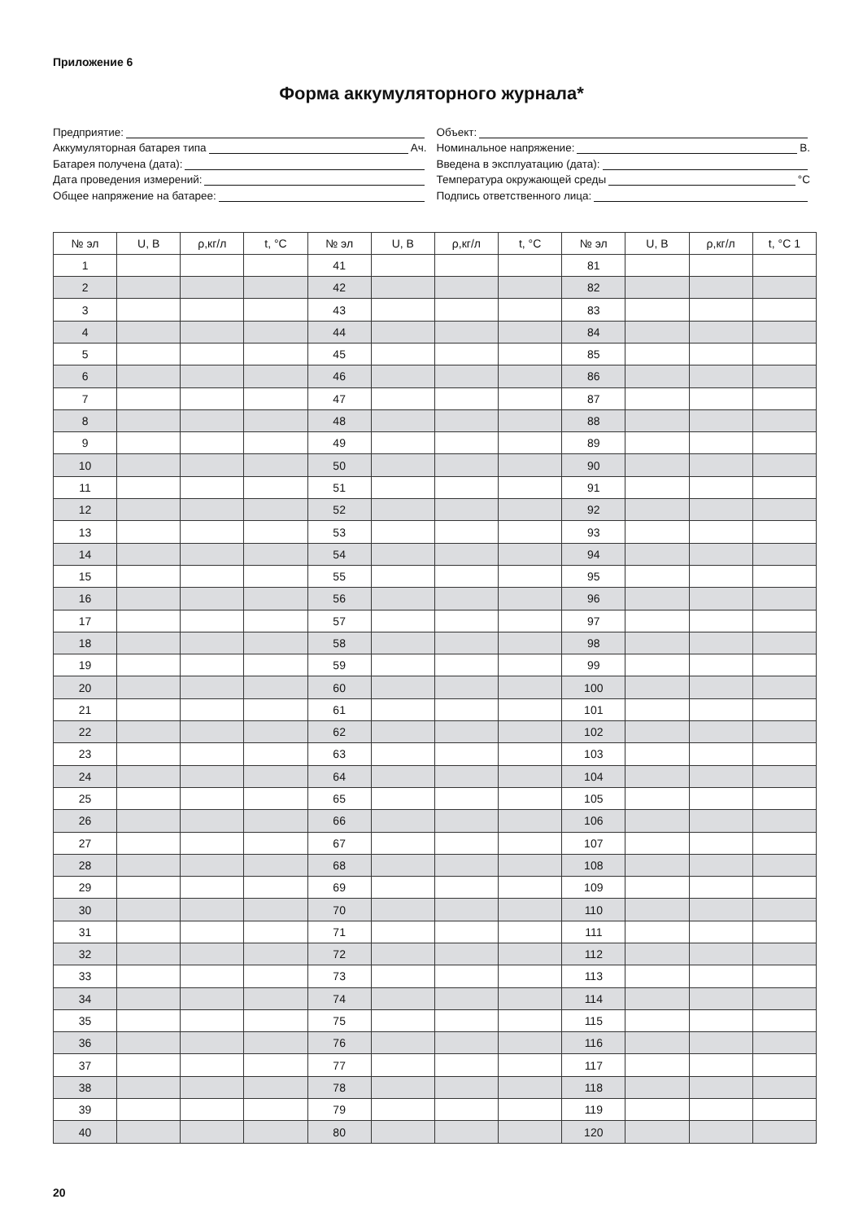Приложение 6
Форма аккумуляторного журнала*
Предприятие:
Аккумуляторная батарея типа Ач.
Батарея получена (дата):
Дата проведения измерений:
Общее напряжение на батарее:
Объект:
Номинальное напряжение: В.
Введена в эксплуатацию (дата):
Температура окружающей среды °С
Подпись ответственного лица:
| № эл | U, В | ρ,кг/л | t, °С | № эл | U, В | ρ,кг/л | t, °С | № эл | U, В | ρ,кг/л | t, °С 1 |
| --- | --- | --- | --- | --- | --- | --- | --- | --- | --- | --- | --- |
| 1 | | | | 41 | | | | 81 | | | |
| 2 | | | | 42 | | | | 82 | | | |
| 3 | | | | 43 | | | | 83 | | | |
| 4 | | | | 44 | | | | 84 | | | |
| 5 | | | | 45 | | | | 85 | | | |
| 6 | | | | 46 | | | | 86 | | | |
| 7 | | | | 47 | | | | 87 | | | |
| 8 | | | | 48 | | | | 88 | | | |
| 9 | | | | 49 | | | | 89 | | | |
| 10 | | | | 50 | | | | 90 | | | |
| 11 | | | | 51 | | | | 91 | | | |
| 12 | | | | 52 | | | | 92 | | | |
| 13 | | | | 53 | | | | 93 | | | |
| 14 | | | | 54 | | | | 94 | | | |
| 15 | | | | 55 | | | | 95 | | | |
| 16 | | | | 56 | | | | 96 | | | |
| 17 | | | | 57 | | | | 97 | | | |
| 18 | | | | 58 | | | | 98 | | | |
| 19 | | | | 59 | | | | 99 | | | |
| 20 | | | | 60 | | | | 100 | | | |
| 21 | | | | 61 | | | | 101 | | | |
| 22 | | | | 62 | | | | 102 | | | |
| 23 | | | | 63 | | | | 103 | | | |
| 24 | | | | 64 | | | | 104 | | | |
| 25 | | | | 65 | | | | 105 | | | |
| 26 | | | | 66 | | | | 106 | | | |
| 27 | | | | 67 | | | | 107 | | | |
| 28 | | | | 68 | | | | 108 | | | |
| 29 | | | | 69 | | | | 109 | | | |
| 30 | | | | 70 | | | | 110 | | | |
| 31 | | | | 71 | | | | 111 | | | |
| 32 | | | | 72 | | | | 112 | | | |
| 33 | | | | 73 | | | | 113 | | | |
| 34 | | | | 74 | | | | 114 | | | |
| 35 | | | | 75 | | | | 115 | | | |
| 36 | | | | 76 | | | | 116 | | | |
| 37 | | | | 77 | | | | 117 | | | |
| 38 | | | | 78 | | | | 118 | | | |
| 39 | | | | 79 | | | | 119 | | | |
| 40 | | | | 80 | | | | 120 | | | |
20